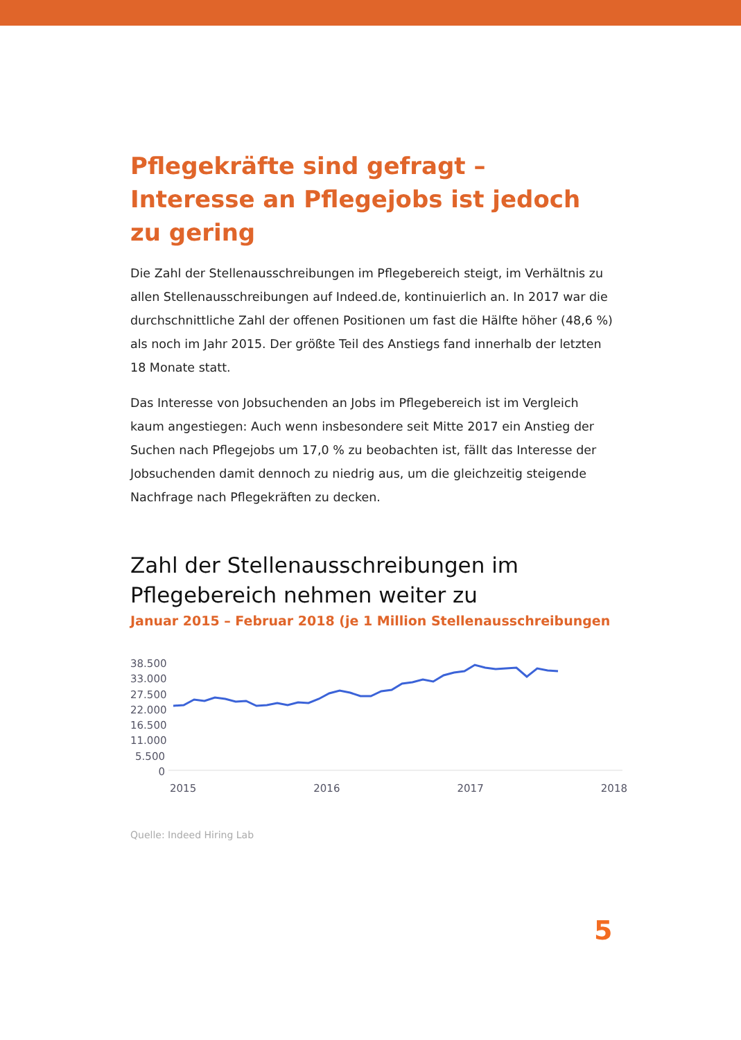Pflegekräfte sind gefragt – Interesse an Pflegejobs ist jedoch zu gering
Die Zahl der Stellenausschreibungen im Pflegebereich steigt, im Verhältnis zu allen Stellenausschreibungen auf Indeed.de, kontinuierlich an. In 2017 war die durchschnittliche Zahl der offenen Positionen um fast die Hälfte höher (48,6 %) als noch im Jahr 2015. Der größte Teil des Anstiegs fand innerhalb der letzten 18 Monate statt.
Das Interesse von Jobsuchenden an Jobs im Pflegebereich ist im Vergleich kaum angestiegen: Auch wenn insbesondere seit Mitte 2017 ein Anstieg der Suchen nach Pflegejobs um 17,0 % zu beobachten ist, fällt das Interesse der Jobsuchenden damit dennoch zu niedrig aus, um die gleichzeitig steigende Nachfrage nach Pflegekräften zu decken.
Zahl der Stellenausschreibungen im Pflegebereich nehmen weiter zu
Januar 2015 – Februar 2018 (je 1 Million Stellenausschreibungen
38.500
33.000
27.500
22.000
16.500
11.000
5.500
0
2015 2016 2017 2018
Quelle: Indeed Hiring Lab
5